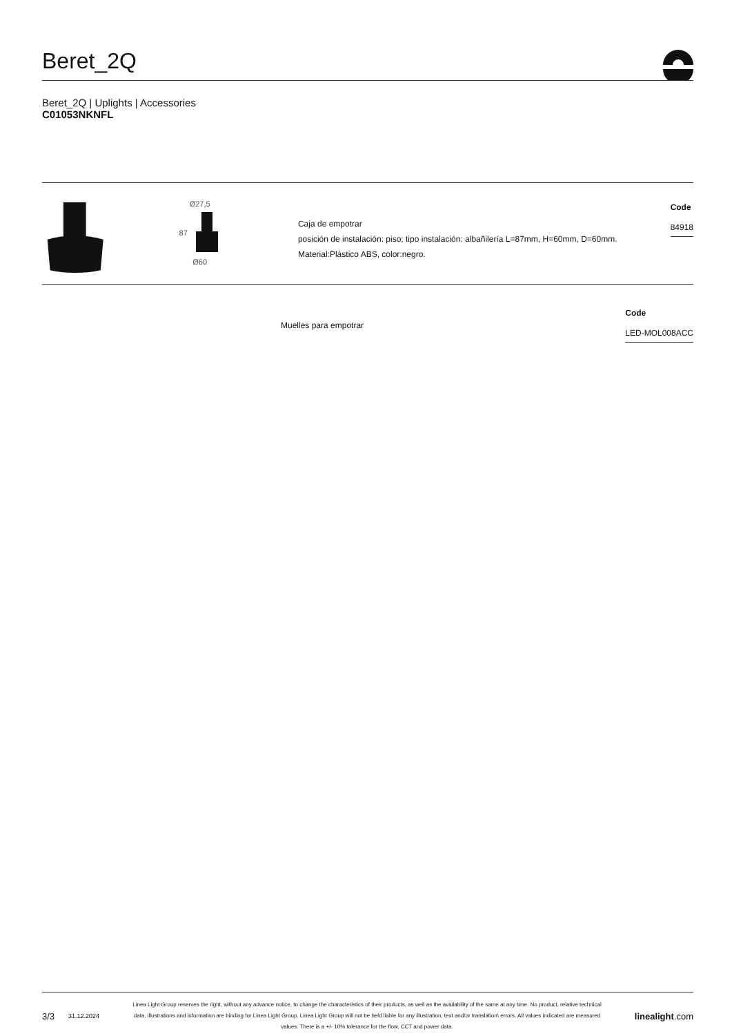Beret_2Q
Beret_2Q | Uplights | Accessories
C01053NKNFL
Ø27,5
87
Ø60
Caja de empotrar
posición de instalación: piso; tipo instalación: albañilería L=87mm, H=60mm, D=60mm.
Material:Plástico ABS, color:negro.
Code
84918
Muelles para empotrar
Code
LED-MOL008ACC
3/3 31.12.2024
Linea Light Group reserves the right, without any advance notice, to change the characteristics of their products, as well as the availability of the same at any time. No product, relative technical data, illustrations and information are binding for Linea Light Group. Linea Light Group will not be held liable for any illustration, text and/or translation\ errors. All values indicated are measured values. There is a +/- 10% tolerance for the flow, CCT and power data.
linealight.com